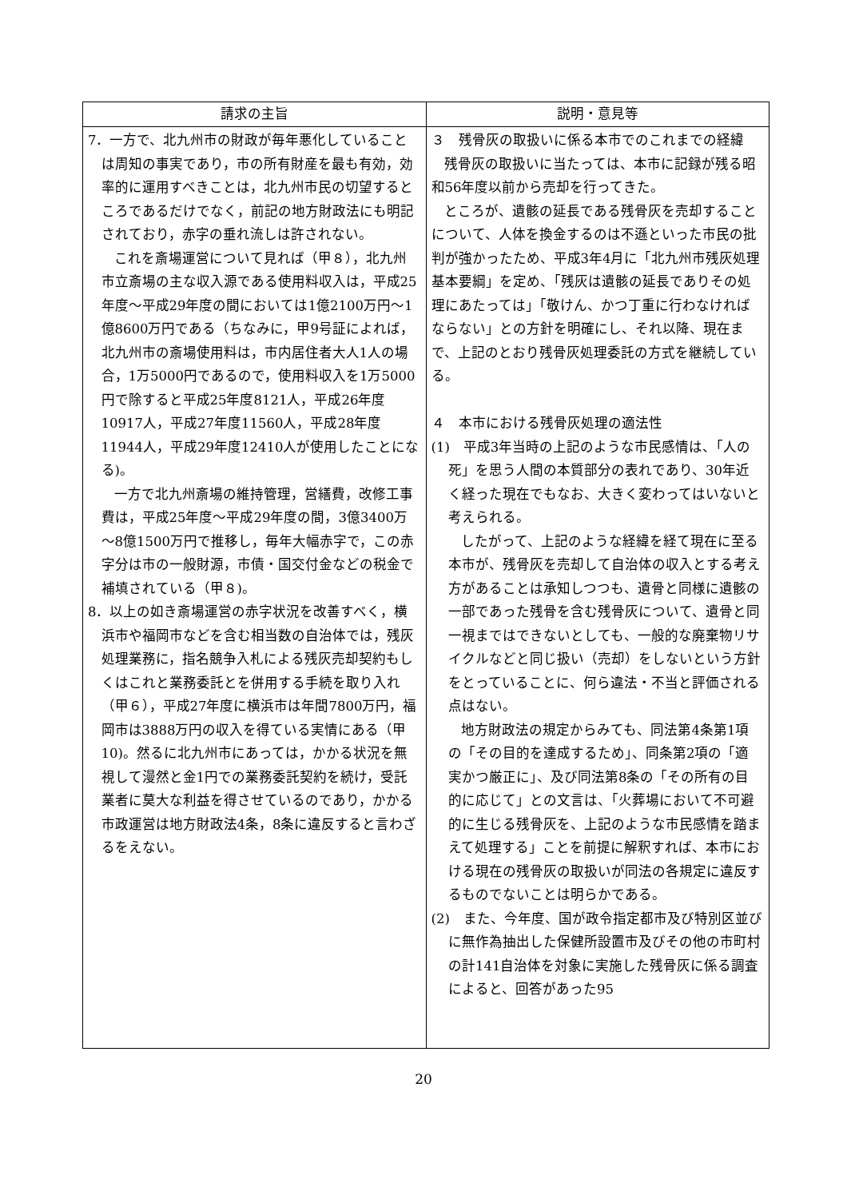| 請求の主旨 | 説明・意見等 |
| --- | --- |
| 7．一方で、北九州市の財政が毎年悪化していることは周知の事実であり，市の所有財産を最も有効，効率的に運用すべきことは，北九州市民の切望するところであるだけでなく，前記の地方財政法にも明記されており，赤字の垂れ流しは許されない。 これを斎場運営について見れば（甲８），北九州市立斎場の主な収入源である使用料収入は，平成25年度～平成29年度の間においては1億2100万円～1億8600万円である（ちなみに，甲9号証によれば，北九州市の斎場使用料は，市内居住者大人1人の場合，1万5000円であるので，使用料収入を1万5000円で除すると平成25年度8121人，平成26年度10917人，平成27年度11560人，平成28年度11944人，平成29年度12410人が使用したことになる)。 一方で北九州斎場の維持管理，営繕費，改修工事費は，平成25年度～平成29年度の間，3億3400万～8億1500万円で推移し，毎年大幅赤字で，この赤字分は市の一般財源，市債・国交付金などの税金で補填されている（甲８)。 8．以上の如き斎場運営の赤字状況を改善すべく，横浜市や福岡市などを含む相当数の自治体では，残灰処理業務に，指名競争入札による残灰売却契約もしくはこれと業務委託とを併用する手続を取り入れ（甲６），平成27年度に横浜市は年間7800万円，福岡市は3888万円の収入を得ている実情にある（甲10)。然るに北九州市にあっては，かかる状況を無視して漫然と金1円での業務委託契約を続け，受託業者に莫大な利益を得させているのであり，かかる市政運営は地方財政法4条，8条に違反すると言わざるをえない。 | ３ 残骨灰の取扱いに係る本市でのこれまでの経緯 残骨灰の取扱いに当たっては、本市に記録が残る昭和56年度以前から売却を行ってきた。 ところが、遺骸の延長である残骨灰を売却することについて、人体を換金するのは不遜といった市民の批判が強かったため、平成3年4月に「北九州市残灰処理基本要綱」を定め、「残灰は遺骸の延長でありその処理にあたっては」「敬けん、かつ丁重に行わなければならない」との方針を明確にし、それ以降、現在まで、上記のとおり残骨灰処理委託の方式を継続している。 ４ 本市における残骨灰処理の適法性 (1) 平成3年当時の上記のような市民感情は、「人の死」を思う人間の本質部分の表れであり、30年近く経った現在でもなお、大きく変わってはいないと考えられる。 したがって、上記のような経緯を経て現在に至る本市が、残骨灰を売却して自治体の収入とする考え方があることは承知しつつも、遺骨と同様に遺骸の一部であった残骨を含む残骨灰について、遺骨と同一視まではできないとしても、一般的な廃棄物リサイクルなどと同じ扱い（売却）をしないという方針をとっていることに、何ら違法・不当と評価される点はない。 地方財政法の規定からみても、同法第4条第1項の「その目的を達成するため」、同条第2項の「適実かつ厳正に」、及び同法第8条の「その所有の目的に応じて」との文言は、「火葬場において不可避的に生じる残骨灰を、上記のような市民感情を踏まえて処理する」ことを前提に解釈すれば、本市における現在の残骨灰の取扱いが同法の各規定に違反するものでないことは明らかである。 (2) また、今年度、国が政令指定都市及び特別区並びに無作為抽出した保健所設置市及びその他の市町村の計141自治体を対象に実施した残骨灰に係る調査によると、回答があった95 |
20